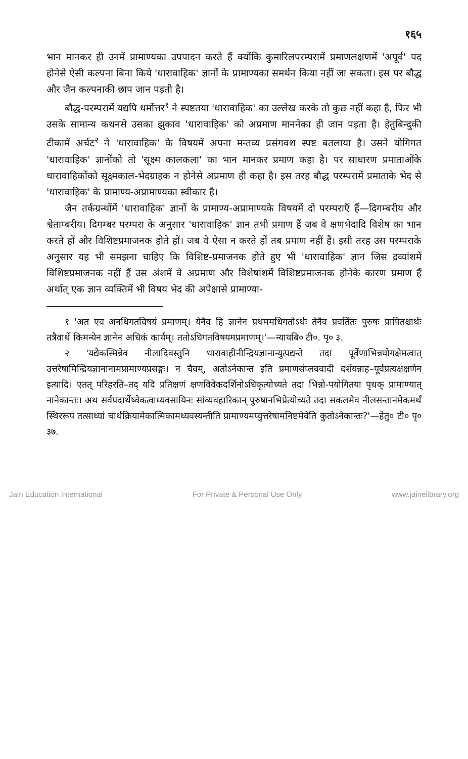१६५
भान मानकर ही उनमें प्रामाण्यका उपपादन करते हैं क्योंकि कुमारिलपरम्परामें प्रमाणलक्षणमें 'अपूर्व' पद होनेसे ऐसी कल्पना बिना किये 'धारावाहिक' ज्ञानों के प्रामाण्यका समर्थन किया नहीं जा सकता। इस पर बौद्ध और जैन कल्पनाकी छाप जान पड़ती है।
बौद्ध-परम्परामें यद्यपि धर्मोत्तर<sup>१</sup> ने स्पष्टतया 'धारावाहिक' का उल्लेख करके तो कुछ नहीं कहा है, फिर भी उसके सामान्य कथनसे उसका झुकाव 'धारावाहिक' को अप्रमाण माननेका ही जान पड़ता है। हेतुबिन्दुकी टीकामें अर्चट<sup>२</sup> ने 'धारावाहिक' के विषयमें अपना मन्तव्य प्रसंगवश स्पष्ट बतलाया है। उसने योगिगत 'धारावाहिक' ज्ञानोंको तो 'सूक्ष्म कालकला' का भान मानकर प्रमाण कहा है। पर साधारण प्रमाताओंके धारावाहिकोंको सूक्ष्मकाल-भेदग्राहक न होनेसे अप्रमाण ही कहा है। इस तरह बौद्ध परम्परामें प्रमाताके भेद से 'धारावाहिक' के प्रामाण्य-अप्रामाण्यका स्वीकार है।
जैन तर्कग्रन्थोंमें 'धारावाहिक' ज्ञानों के प्रामाण्य-अप्रामाण्यके विषयमें दो परम्पराएँ हैं—दिगम्बरीय और श्वेताम्बरीय। दिगम्बर परम्परा के अनुसार 'धारावाहिक' ज्ञान तभी प्रमाण हैं जब वे क्षणभेदादि विशेष का भान करते हों और विशिष्टप्रमाजनक होते हों। जब वे ऐसा न करते हों तब प्रमाण नहीं हैं। इसी तरह उस परम्पराके अनुसार यह भी समझना चाहिए कि विशिष्ट-प्रमाजनक होते हुए भी 'धारावाहिक' ज्ञान जिस द्रव्यांशमें विशिष्टप्रमाजनक नहीं हैं उस अंशमें वे अप्रमाण और विशेषांशमें विशिष्टप्रमाजनक होनेके कारण प्रमाण हैं अर्थात् एक ज्ञान व्यक्तिमें भी विषय भेद की अपेक्षासे प्रामाण्या-
१ 'अत एव अनधिगतविषयं प्रमाणम्। येनैव हि ज्ञानेन प्रथममधिगतोऽर्थः तेनैव प्रवर्तितः पुरुषः प्रापितश्चार्थः तत्रैवार्थे किमन्येन ज्ञानेन अधिकं कार्यम्। ततोऽधिगतविषयमप्रमाणम्।'—न्यायबि० टी०. पृ० ३.
२ 'यद्येकस्मिन्नेव नीलादिवस्तुनि धारावाहीनीन्द्रियज्ञानान्युत्पद्यन्ते तदा पूर्वेणाभिन्नयोगक्षेमत्वात् उत्तरेषामिन्द्रियज्ञानानामप्रामाण्यप्रसङ्गः। न चैवम्, अतोऽनेकान्त इति प्रमाणसंप्लववादी दर्शयन्नाह–पूर्वप्रत्यक्षक्षणेन इत्यादि। एतत् परिहरति–तद् यदि प्रतिक्षणं क्षणविवेकदर्शिनोऽधिकृत्योच्यते तदा भिन्नो-पयोगितया पृथक् प्रामाण्यात् नानेकान्तः। अथ सर्वपदार्थेष्वेकत्वाध्यवसायिनः सांव्यवहारिकान् पुरुषानभिप्रेत्योच्यते तदा सकलमेव नीलसन्तानमेकमर्थं स्थिररूपं तत्साध्यां चार्थक्रियामेकात्मिकामध्यवस्यन्तीति प्रामाण्यमप्युत्तरेषामनिष्टमेवेति कुतोऽनेकान्तः?'—हेतु० टी० पृ० ३७.
Jain Education International For Private & Personal Use Only www.jainelibrary.org